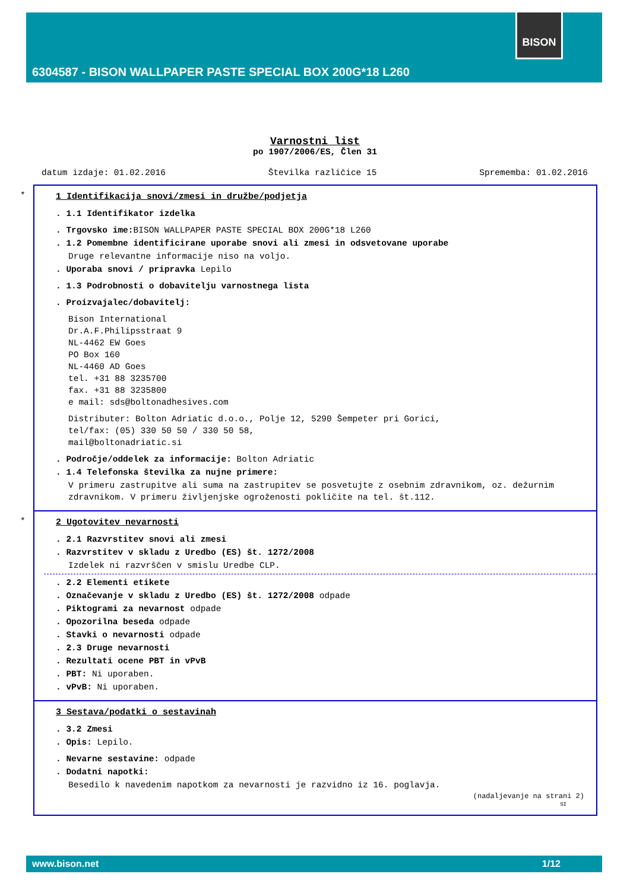BISON
6304587 - BISON WALLPAPER PASTE SPECIAL BOX 200G*18 L260
Varnostni list
po 1907/2006/ES, Člen 31
datum izdaje: 01.02.2016 Številka različice 15 Sprememba: 01.02.2016
*
1 Identifikacija snovi/zmesi in družbe/podjetja
. 1.1 Identifikator izdelka
. Trgovsko ime: BISON WALLPAPER PASTE SPECIAL BOX 200G*18 L260
. 1.2 Pomembne identificirane uporabe snovi ali zmesi in odsvetovane uporabe
Druge relevantne informacije niso na voljo.
. Uporaba snovi / pripravka Lepilo
. 1.3 Podrobnosti o dobavitelju varnostnega lista
. Proizvajalec/dobavitelj:
Bison International
Dr.A.F.Philipsstraat 9
NL-4462 EW Goes
PO Box 160
NL-4460 AD Goes
tel. +31 88 3235700
fax. +31 88 3235800
e mail: sds@boltonadhesives.com
Distributer: Bolton Adriatic d.o.o., Polje 12, 5290 Šempeter pri Gorici,
tel/fax: (05) 330 50 50 / 330 50 58,
mail@boltonadriatic.si
. Področje/oddelek za informacije: Bolton Adriatic
. 1.4 Telefonska številka za nujne primere:
V primeru zastrupitve ali suma na zastrupitev se posvetujte z osebnim zdravnikom, oz. dežurnim zdravnikom. V primeru življenjske ogroženosti pokličite na tel. št.112.
*
2 Ugotovitev nevarnosti
. 2.1 Razvrstitev snovi ali zmesi
. Razvrstitev v skladu z Uredbo (ES) št. 1272/2008
Izdelek ni razvrščen v smislu Uredbe CLP.
. 2.2 Elementi etikete
. Označevanje v skladu z Uredbo (ES) št. 1272/2008 odpade
. Piktogrami za nevarnost odpade
. Opozorilna beseda odpade
. Stavki o nevarnosti odpade
. 2.3 Druge nevarnosti
. Rezultati ocene PBT in vPvB
. PBT: Ni uporaben.
. vPvB: Ni uporaben.
3 Sestava/podatki o sestavinah
. 3.2 Zmesi
. Opis: Lepilo.
. Nevarne sestavine: odpade
. Dodatni napotki:
Besedilo k navedenim napotkom za nevarnosti je razvidno iz 16. poglavja.
(nadaljevanje na strani 2)
SI
www.bison.net 1/12